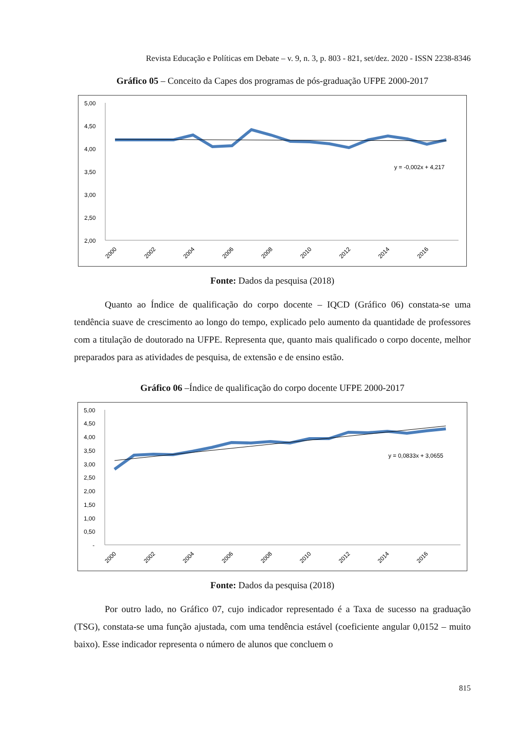Revista Educação e Políticas em Debate – v. 9, n. 3, p. 803 - 821, set/dez. 2020 - ISSN 2238-8346
Gráfico 05 – Conceito da Capes dos programas de pós-graduação UFPE 2000-2017
5,00
4,50
4,00
3,50
3,00
2,50
2,00
y = -0,002x + 4,217
2000
2002
2004
2006
2008
2010
2012
2014
2016
Fonte: Dados da pesquisa (2018)
Quanto ao Índice de qualificação do corpo docente – IQCD (Gráfico 06) constata-se uma tendência suave de crescimento ao longo do tempo, explicado pelo aumento da quantidade de professores com a titulação de doutorado na UFPE. Representa que, quanto mais qualificado o corpo docente, melhor preparados para as atividades de pesquisa, de extensão e de ensino estão.
Gráfico 06 –Índice de qualificação do corpo docente UFPE 2000-2017
5,00
4,50
4,00
3,50
3,00
2,50
2,00
1,50
1,00
0,50
-
y = 0,0833x + 3,0655
2000
2002
2004
2006
2008
2010
2012
2014
2016
Fonte: Dados da pesquisa (2018)
Por outro lado, no Gráfico 07, cujo indicador representado é a Taxa de sucesso na graduação (TSG), constata-se uma função ajustada, com uma tendência estável (coeficiente angular 0,0152 – muito baixo). Esse indicador representa o número de alunos que concluem o
815